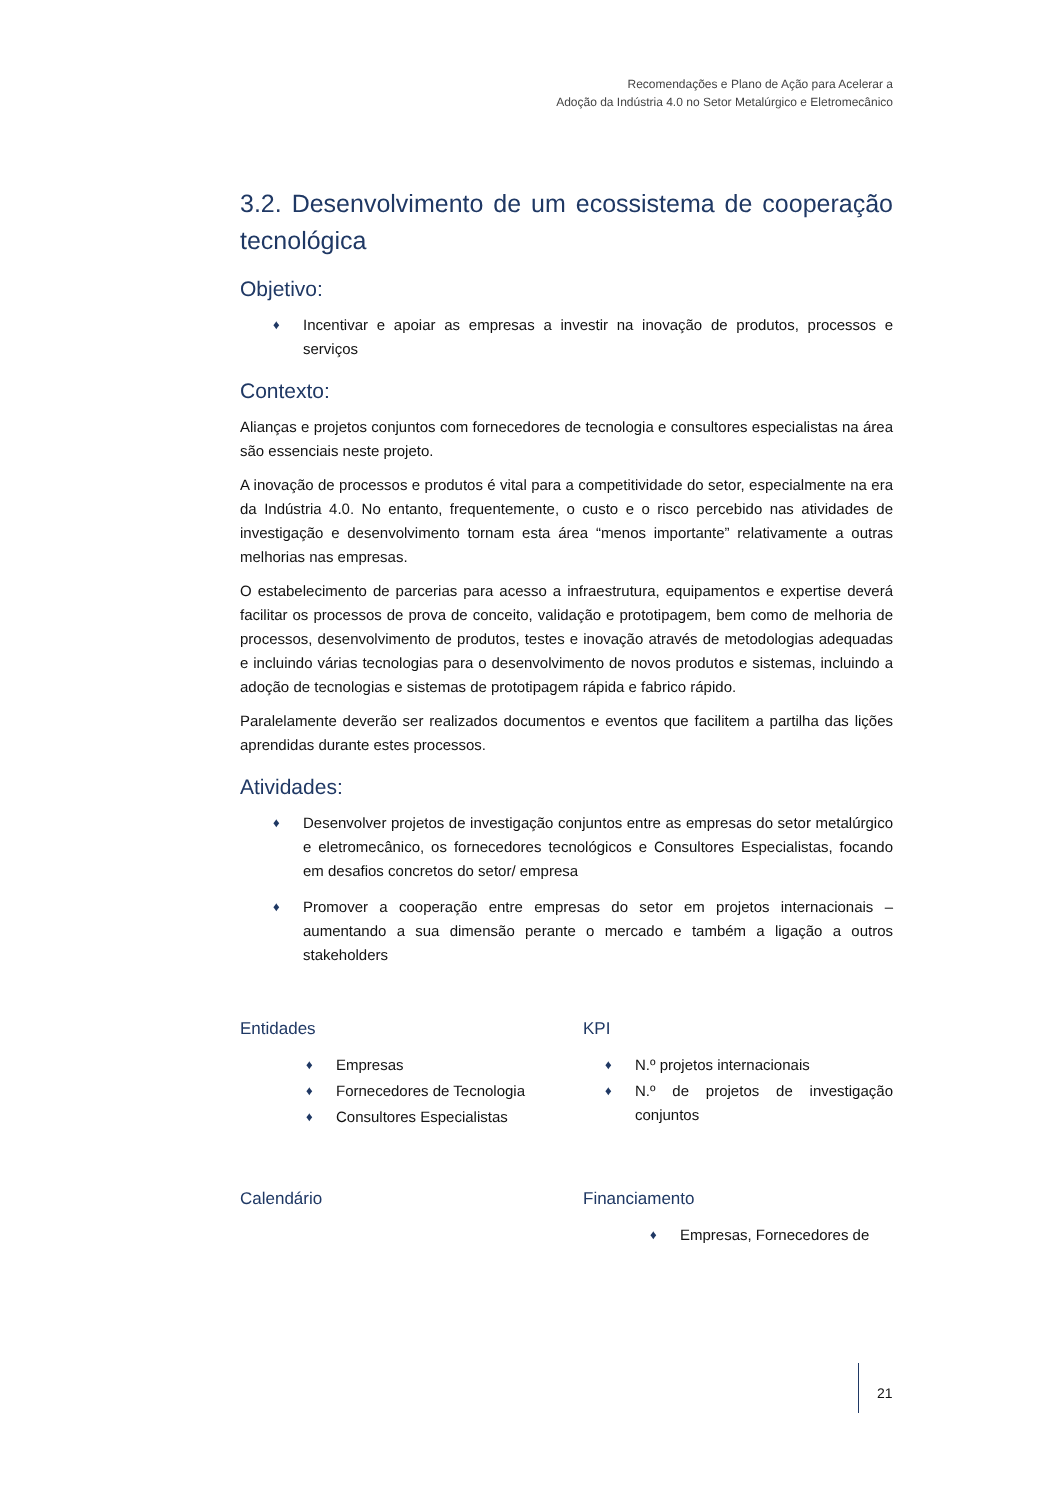Recomendações e Plano de Ação para Acelerar a
Adoção da Indústria 4.0 no Setor Metalúrgico e Eletromecânico
3.2. Desenvolvimento de um ecossistema de cooperação tecnológica
Objetivo:
♦ Incentivar e apoiar as empresas a investir na inovação de produtos, processos e serviços
Contexto:
Alianças e projetos conjuntos com fornecedores de tecnologia e consultores especialistas na área são essenciais neste projeto.
A inovação de processos e produtos é vital para a competitividade do setor, especialmente na era da Indústria 4.0. No entanto, frequentemente, o custo e o risco percebido nas atividades de investigação e desenvolvimento tornam esta área “menos importante” relativamente a outras melhorias nas empresas.
O estabelecimento de parcerias para acesso a infraestrutura, equipamentos e expertise deverá facilitar os processos de prova de conceito, validação e prototipagem, bem como de melhoria de processos, desenvolvimento de produtos, testes e inovação através de metodologias adequadas e incluindo várias tecnologias para o desenvolvimento de novos produtos e sistemas, incluindo a adoção de tecnologias e sistemas de prototipagem rápida e fabrico rápido.
Paralelamente deverão ser realizados documentos e eventos que facilitem a partilha das lições aprendidas durante estes processos.
Atividades:
♦ Desenvolver projetos de investigação conjuntos entre as empresas do setor metalúrgico e eletromecânico, os fornecedores tecnológicos e Consultores Especialistas, focando em desafios concretos do setor/ empresa
♦ Promover a cooperação entre empresas do setor em projetos internacionais – aumentando a sua dimensão perante o mercado e também a ligação a outros stakeholders
Entidades
♦ Empresas
♦ Fornecedores de Tecnologia
♦ Consultores Especialistas
KPI
♦ N.º projetos internacionais
♦ N.º de projetos de investigação conjuntos
Calendário Financiamento
♦ Empresas, Fornecedores de
21